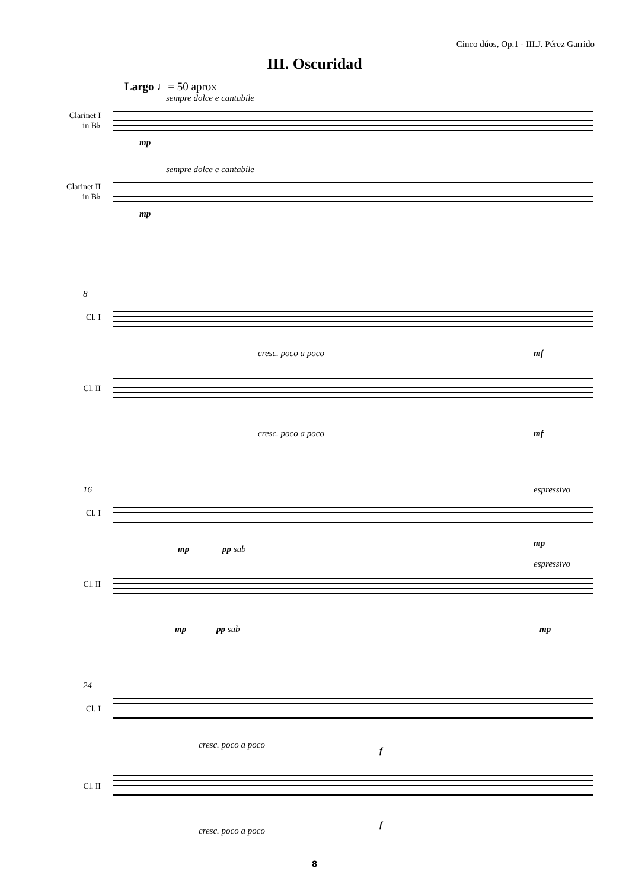Cinco dúos, Op.1 - III.J. Pérez Garrido
III. Oscuridad
Largo ♩= 50 aprox
sempre dolce e cantabile
Clarinet I
in B♭
mp
sempre dolce e cantabile
Clarinet II
in B♭
mp
8
Cl. I
cresc. poco a poco mf
Cl. II
cresc. poco a poco mf
16 espressivo
Cl. I
mp pp sub
mp
espressivo
Cl. II
mp pp sub mp
24
Cl. I
cresc. poco a poco
f
Cl. II
cresc. poco a poco
f
8